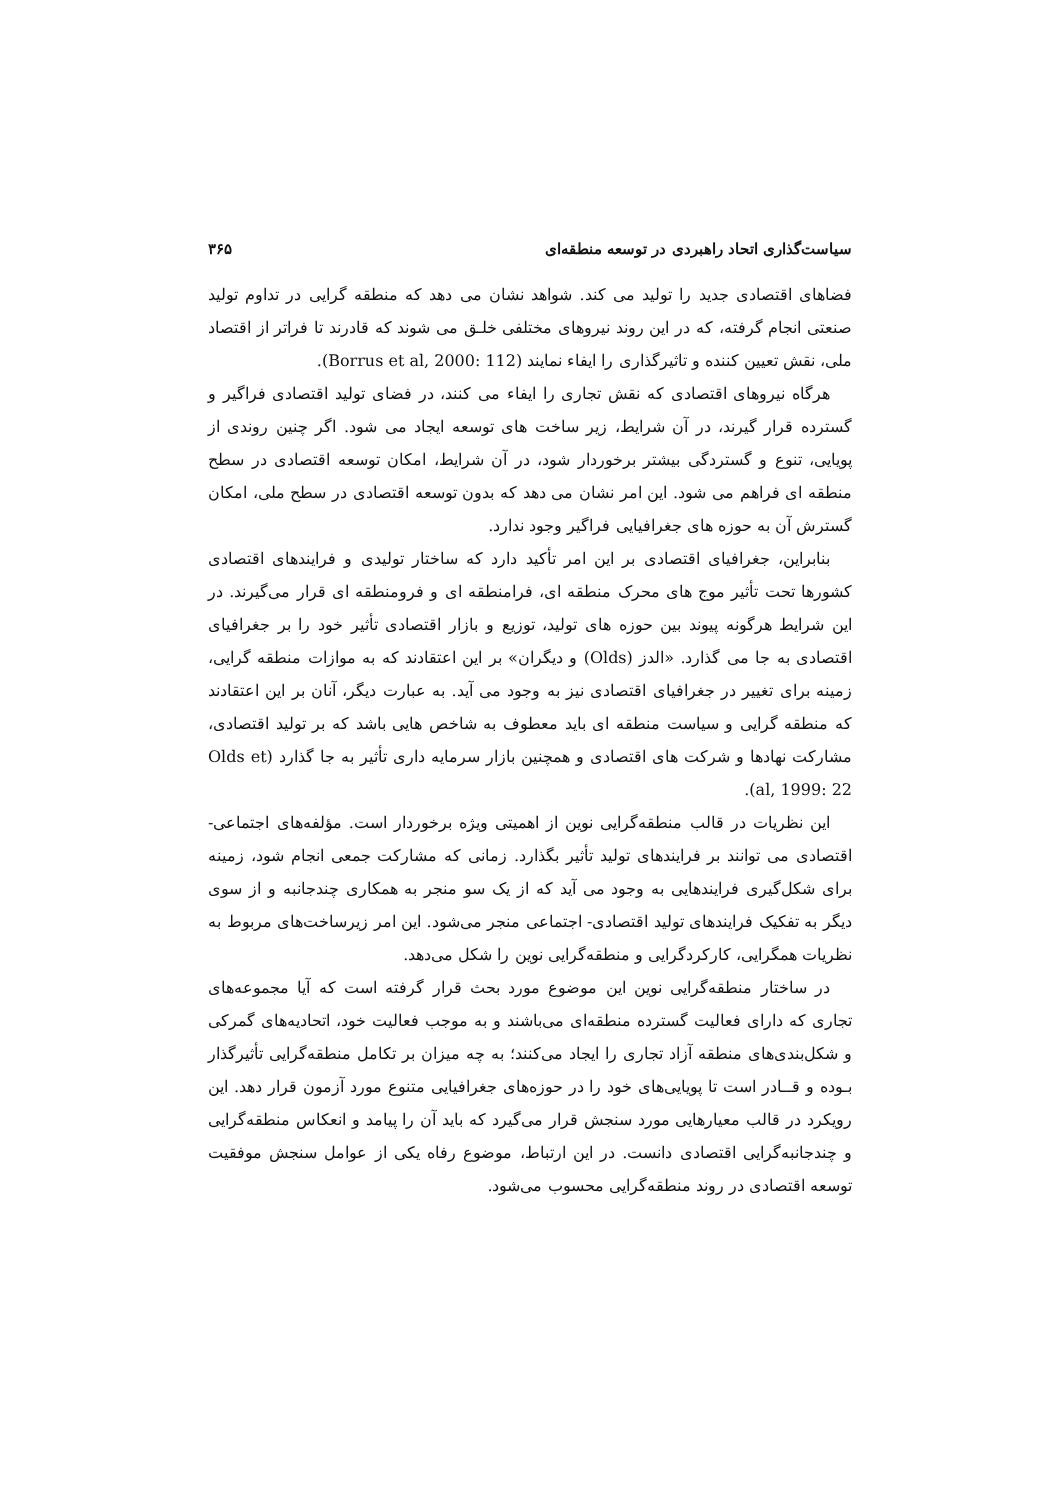سیاست‌گذاری اتحاد راهبردی در توسعه منطقه‌ای ۳۶۵
فضاهای اقتصادی جدید را تولید می کند. شواهد نشان می دهد که منطقه گرایی در تداوم تولید صنعتی انجام گرفته، که در این روند نیروهای مختلفی خلـق می شوند که قادرند تا فراتر از اقتصاد ملی، نقش تعیین کننده و تاثیرگذاری را ایفاء نمایند (Borrus et al, 2000: 112).
هرگاه نیروهای اقتصادی که نقش تجاری را ایفاء می کنند، در فضای تولید اقتصادی فراگیر و گسترده قرار گیرند، در آن شرایط، زیر ساخت های توسعه ایجاد می شود. اگر چنین روندی از پویایی، تنوع و گستردگی بیشتر برخوردار شود، در آن شرایط، امکان توسعه اقتصادی در سطح منطقه ای فراهم می شود. این امر نشان می دهد که بدون توسعه اقتصادی در سطح ملی، امکان گسترش آن به حوزه های جغرافیایی فراگیر وجود ندارد.
بنابراین، جغرافیای اقتصادی بر این امر تأکید دارد که ساختار تولیدی و فرایندهای اقتصادی کشورها تحت تأثیر موج های محرک منطقه ای، فرامنطقه ای و فرومنطقه ای قرار می‌گیرند. در این شرایط هرگونه پیوند بین حوزه های تولید، توزیع و بازار اقتصادی تأثیر خود را بر جغرافیای اقتصادی به جا می گذارد. «الدز (Olds) و دیگران» بر این اعتقادند که به موازات منطقه گرایی، زمینه برای تغییر در جغرافیای اقتصادی نیز به وجود می آید. به عبارت دیگر، آنان بر این اعتقادند که منطقه گرایی و سیاست منطقه ای باید معطوف به شاخص هایی باشد که بر تولید اقتصادی، مشارکت نهادها و شرکت های اقتصادی و همچنین بازار سرمایه داری تأثیر به جا گذارد (Olds et al, 1999: 22).
این نظریات در قالب منطقه‌گرایی نوین از اهمیتی ویژه برخوردار است. مؤلفه‌های اجتماعی- اقتصادی می توانند بر فرایندهای تولید تأثیر بگذارد. زمانی که مشارکت جمعی انجام شود، زمینه برای شکل‌گیری فرایندهایی به وجود می آید که از یک سو منجر به همکاری چندجانبه و از سوی دیگر به تفکیک فرایندهای تولید اقتصادی- اجتماعی منجر می‌شود. این امر زیرساخت‌های مربوط به نظریات همگرایی، کارکردگرایی و منطقه‌گرایی نوین را شکل می‌دهد.
در ساختار منطقه‌گرایی نوین این موضوع مورد بحث قرار گرفته است که آیا مجموعه‌های تجاری که دارای فعالیت گسترده منطقه‌ای می‌باشند و به موجب فعالیت خود، اتحادیه‌های گمرکی و شکل‌بندی‌های منطقه آزاد تجاری را ایجاد می‌کنند؛ به چه میزان بر تکامل منطقه‌گرایی تأثیرگذار بـوده و قــادر است تا پویایی‌های خود را در حوزه‌های جغرافیایی متنوع مورد آزمون قرار دهد. این رویکرد در قالب معیارهایی مورد سنجش قرار می‌گیرد که باید آن را پیامد و انعکاس منطقه‌گرایی و چندجانبه‌گرایی اقتصادی دانست. در این ارتباط، موضوع رفاه یکی از عوامل سنجش موفقیت توسعه اقتصادی در روند منطقه‌گرایی محسوب می‌شود.